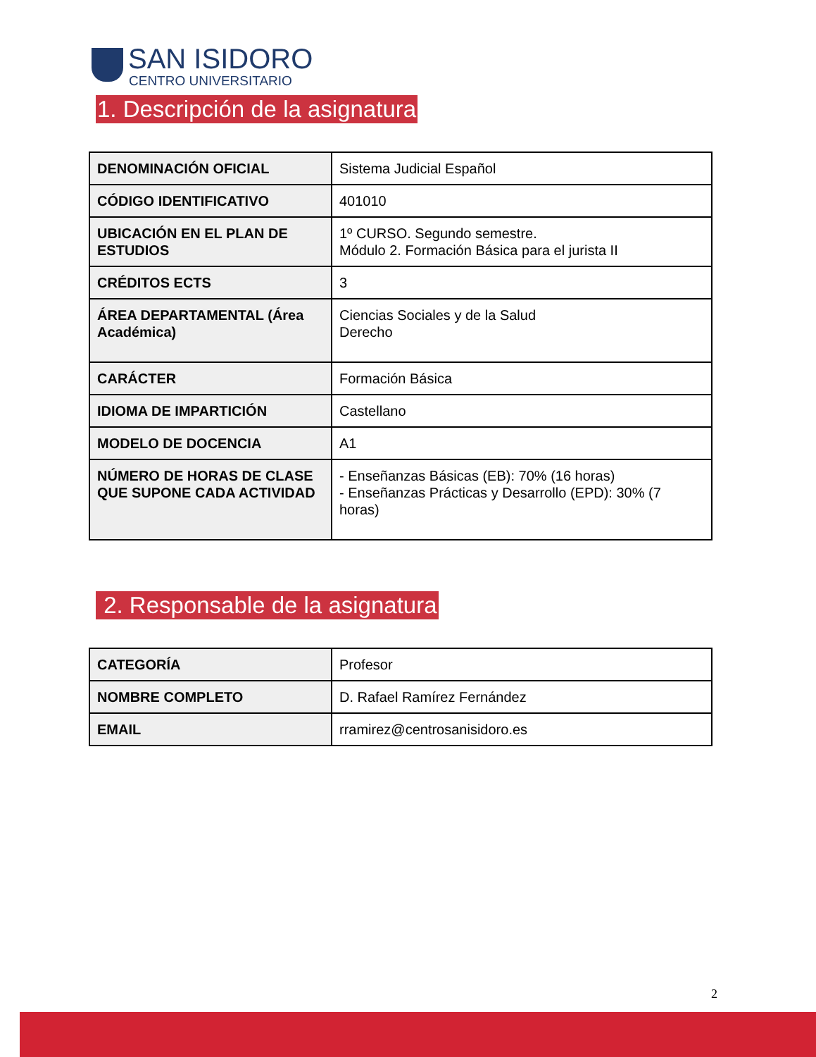SAN ISIDORO
CENTRO UNIVERSITARIO
1. Descripción de la asignatura
| DENOMINACIÓN OFICIAL | Sistema Judicial Español |
| CÓDIGO IDENTIFICATIVO | 401010 |
| UBICACIÓN EN EL PLAN DE ESTUDIOS | 1º CURSO. Segundo semestre. Módulo 2. Formación Básica para el jurista II |
| CRÉDITOS ECTS | 3 |
| ÁREA DEPARTAMENTAL (Área Académica) | Ciencias Sociales y de la Salud Derecho |
| CARÁCTER | Formación Básica |
| IDIOMA DE IMPARTICIÓN | Castellano |
| MODELO DE DOCENCIA | A1 |
| NÚMERO DE HORAS DE CLASE QUE SUPONE CADA ACTIVIDAD | - Enseñanzas Básicas (EB): 70% (16 horas) - Enseñanzas Prácticas y Desarrollo (EPD): 30% (7 horas) |
2. Responsable de la asignatura
| CATEGORÍA | Profesor |
| NOMBRE COMPLETO | D. Rafael Ramírez Fernández |
| EMAIL | rramirez@centrosanisidoro.es |
2